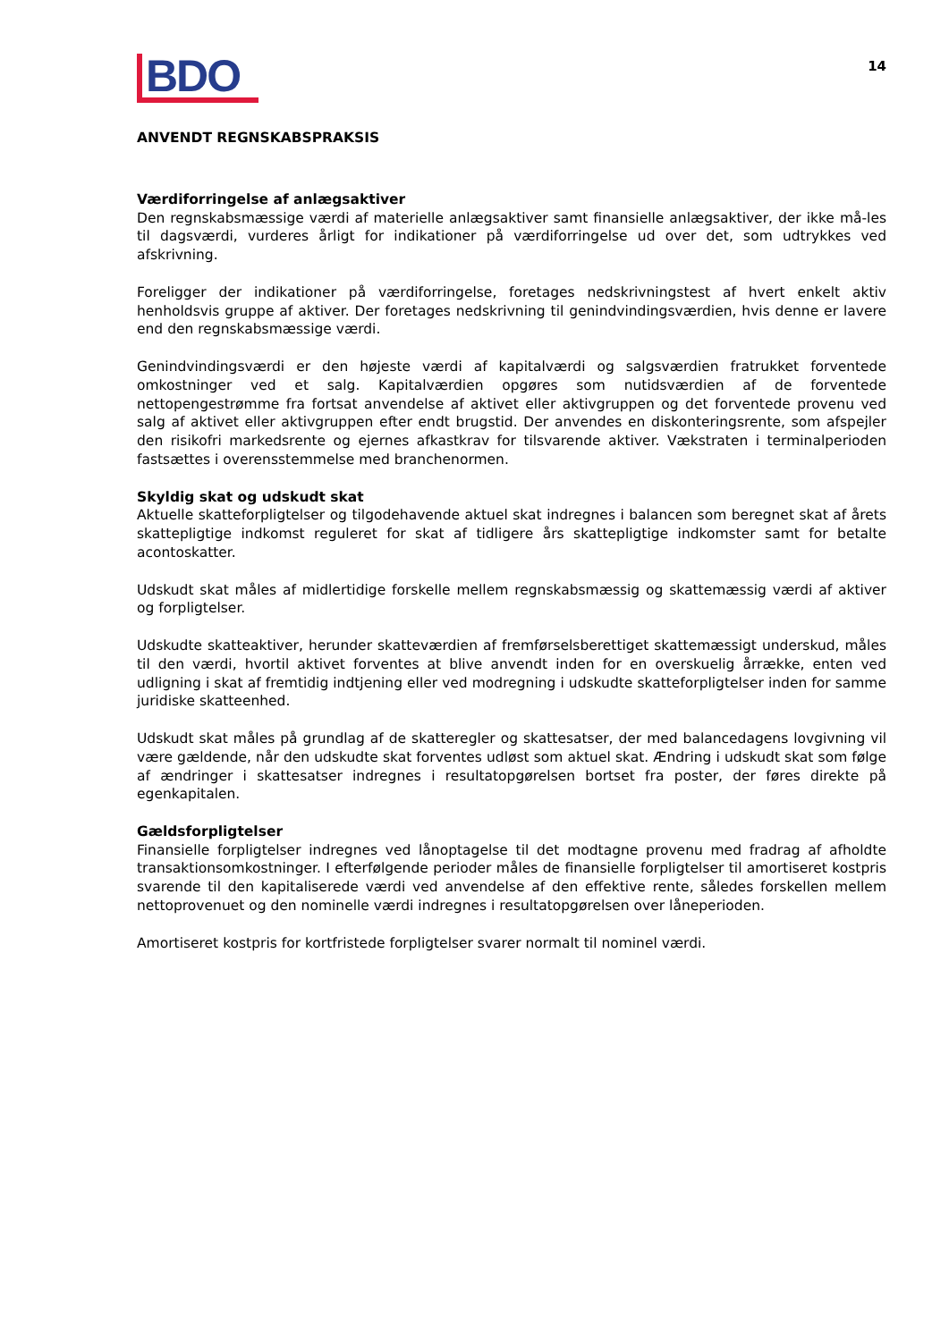BDO
14
ANVENDT REGNSKABSPRAKSIS
Værdiforringelse af anlægsaktiver
Den regnskabsmæssige værdi af materielle anlægsaktiver samt finansielle anlægsaktiver, der ikke må-les til dagsværdi, vurderes årligt for indikationer på værdiforringelse ud over det, som udtrykkes ved afskrivning.
Foreligger der indikationer på værdiforringelse, foretages nedskrivningstest af hvert enkelt aktiv henholdsvis gruppe af aktiver. Der foretages nedskrivning til genindvindingsværdien, hvis denne er lavere end den regnskabsmæssige værdi.
Genindvindingsværdi er den højeste værdi af kapitalværdi og salgsværdien fratrukket forventede omkostninger ved et salg. Kapitalværdien opgøres som nutidsværdien af de forventede nettopengestrømme fra fortsat anvendelse af aktivet eller aktivgruppen og det forventede provenu ved salg af aktivet eller aktivgruppen efter endt brugstid. Der anvendes en diskonteringsrente, som afspejler den risikofri markedsrente og ejernes afkastkrav for tilsvarende aktiver. Vækstraten i terminalperioden fastsættes i overensstemmelse med branchenormen.
Skyldig skat og udskudt skat
Aktuelle skatteforpligtelser og tilgodehavende aktuel skat indregnes i balancen som beregnet skat af årets skattepligtige indkomst reguleret for skat af tidligere års skattepligtige indkomster samt for betalte acontoskatter.
Udskudt skat måles af midlertidige forskelle mellem regnskabsmæssig og skattemæssig værdi af aktiver og forpligtelser.
Udskudte skatteaktiver, herunder skatteværdien af fremførselsberettiget skattemæssigt underskud, måles til den værdi, hvortil aktivet forventes at blive anvendt inden for en overskuelig årrække, enten ved udligning i skat af fremtidig indtjening eller ved modregning i udskudte skatteforpligtelser inden for samme juridiske skatteenhed.
Udskudt skat måles på grundlag af de skatteregler og skattesatser, der med balancedagens lovgivning vil være gældende, når den udskudte skat forventes udløst som aktuel skat. Ændring i udskudt skat som følge af ændringer i skattesatser indregnes i resultatopgørelsen bortset fra poster, der føres direkte på egenkapitalen.
Gældsforpligtelser
Finansielle forpligtelser indregnes ved lånoptagelse til det modtagne provenu med fradrag af afholdte transaktionsomkostninger. I efterfølgende perioder måles de finansielle forpligtelser til amortiseret kostpris svarende til den kapitaliserede værdi ved anvendelse af den effektive rente, således forskellen mellem nettoprovenuet og den nominelle værdi indregnes i resultatopgørelsen over låneperioden.
Amortiseret kostpris for kortfristede forpligtelser svarer normalt til nominel værdi.